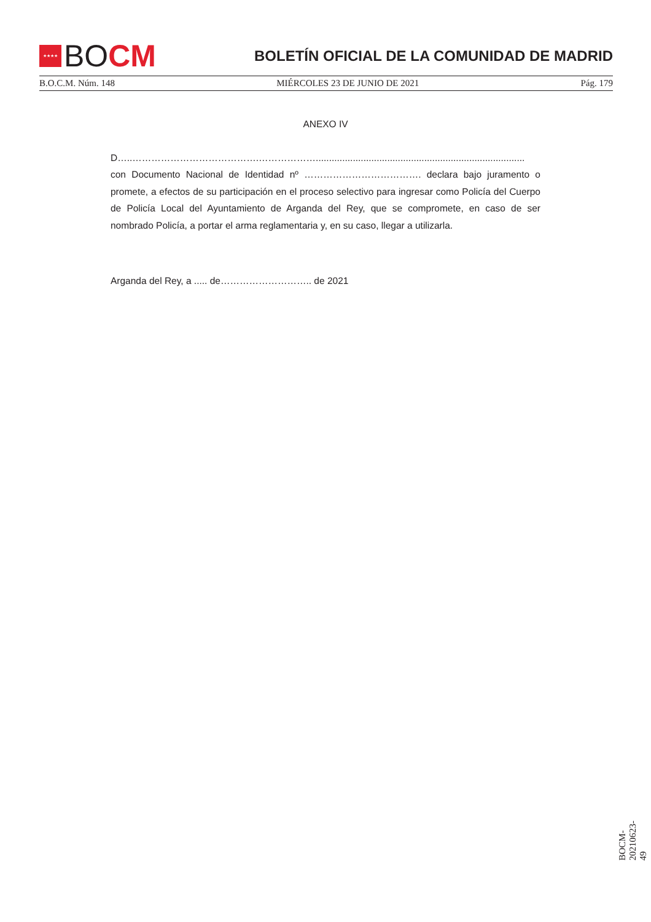★★★★
BO CM
BOLETÍN OFICIAL DE LA COMUNIDAD DE MADRID
B.O.C.M. Núm. 148 MIÉRCOLES 23 DE JUNIO DE 2021 Pág. 179
ANEXO IV
D…..………………………………….………………...............................................................................
con Documento Nacional de Identidad nº ………………………………. declara bajo juramento o promete, a efectos de su participación en el proceso selectivo para ingresar como Policía del Cuerpo de Policía Local del Ayuntamiento de Arganda del Rey, que se compromete, en caso de ser nombrado Policía, a portar el arma reglamentaria y, en su caso, llegar a utilizarla.
Arganda del Rey, a ..... de……………………….. de 2021
BOCM-20210623-49